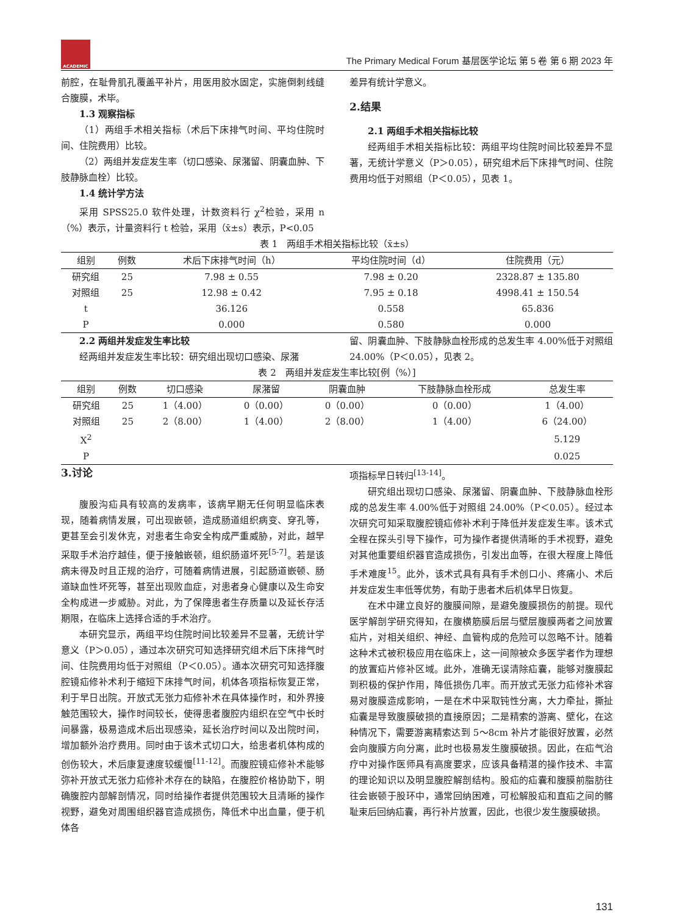ACADEMIC
The Primary Medical Forum 基层医学论坛 第 5 卷 第 6 期 2023 年
前腔，在耻骨肌孔覆盖平补片，用医用胶水固定，实施倒刺线缝合腹膜，术毕。
1.3 观察指标
（1）两组手术相关指标（术后下床排气时间、平均住院时间、住院费用）比较。
（2）两组并发症发生率（切口感染、尿潴留、阴囊血肿、下肢静脉血栓）比较。
1.4 统计学方法
采用 SPSS25.0 软件处理，计数资料行 χ<sup>2</sup>检验，采用 n（%）表示，计量资料行 t 检验，采用（x̄±s）表示，P<0.05
差异有统计学意义。
2.结果
2.1 两组手术相关指标比较
经两组手术相关指标比较：两组平均住院时间比较差异不显著，无统计学意义（P＞0.05），研究组术后下床排气时间、住院费用均低于对照组（P＜0.05），见表 1。
表 1　两组手术相关指标比较（x̄±s）
| 组别 | 例数 | 术后下床排气时间（h） | 平均住院时间（d） | 住院费用（元） |
| --- | --- | --- | --- | --- |
| 研究组 | 25 | 7.98 ± 0.55 | 7.98 ± 0.20 | 2328.87 ± 135.80 |
| 对照组 | 25 | 12.98 ± 0.42 | 7.95 ± 0.18 | 4998.41 ± 150.54 |
| t | | 36.126 | 0.558 | 65.836 |
| P | | 0.000 | 0.580 | 0.000 |
2.2 两组并发症发生率比较
经两组并发症发生率比较：研究组出现切口感染、尿潴
留、阴囊血肿、下肢静脉血栓形成的总发生率 4.00%低于对照组 24.00%（P＜0.05），见表 2。
表 2　两组并发症发生率比较[例（%）]
| 组别 | 例数 | 切口感染 | 尿潴留 | 阴囊血肿 | 下肢静脉血栓形成 | 总发生率 |
| --- | --- | --- | --- | --- | --- | --- |
| 研究组 | 25 | 1（4.00） | 0（0.00） | 0（0.00） | 0（0.00） | 1（4.00） |
| 对照组 | 25 | 2（8.00） | 1（4.00） | 2（8.00） | 1（4.00） | 6（24.00） |
| X<sup>2</sup> | | | | | | 5.129 |
| P | | | | | | 0.025 |
3.讨论
腹股沟疝具有较高的发病率，该病早期无任何明显临床表现，随着病情发展，可出现嵌顿，造成肠道组织病变、穿孔等，更甚至会引发休克，对患者生命安全构成严重威胁，对此，越早采取手术治疗越佳，便于接触嵌顿，组织肠道坏死<sup>[5-7]</sup>。若是该病未得及时且正规的治疗，可随着病情进展，引起肠道嵌顿、肠道缺血性坏死等，甚至出现败血症，对患者身心健康以及生命安全构成进一步威胁。对此，为了保障患者生存质量以及延长存活期限，在临床上选择合适的手术治疗。
本研究显示，两组平均住院时间比较差异不显著，无统计学意义（P＞0.05），通过本次研究可知选择研究组术后下床排气时间、住院费用均低于对照组（P＜0.05）。通本次研究可知选择腹腔镜疝修补术利于缩短下床排气时间，机体各项指标恢复正常，利于早日出院。开放式无张力疝修补术在具体操作时，和外界接触范围较大，操作时间较长，使得患者腹腔内组织在空气中长时间暴露，极易造成术后出现感染，延长治疗时间以及出院时间，增加额外治疗费用。同时由于该术式切口大，给患者机体构成的创伤较大，术后康复速度较缓慢<sup>[11-12]</sup>。而腹腔镜疝修补术能够弥补开放式无张力疝修补术存在的缺陷，在腹腔价格协助下，明确腹腔内部解剖情况，同时给操作者提供范围较大且清晰的操作视野，避免对周围组织器官造成损伤，降低术中出血量，便于机体各
项指标早日转归<sup>[13-14]</sup>。
研究组出现切口感染、尿潴留、阴囊血肿、下肢静脉血栓形成的总发生率 4.00%低于对照组 24.00%（P＜0.05）。经过本次研究可知采取腹腔镜疝修补术利于降低并发症发生率。该术式全程在探头引导下操作，可为操作者提供清晰的手术视野，避免对其他重要组织器官造成损伤，引发出血等，在很大程度上降低手术难度<sup>15</sup>。此外，该术式具有具有手术创口小、疼痛小、术后并发症发生率低等优势，有助于患者术后机体早日恢复。
在术中建立良好的腹膜间隙，是避免腹膜损伤的前提。现代医学解剖学研究得知，在腹横筋膜后层与壁层腹膜两者之间放置疝片，对相关组织、神经、血管构成的危险可以忽略不计。随着这种术式被积极应用在临床上，这一间隙被众多医学者作为理想的放置疝片修补区域。此外，准确无误清除疝囊，能够对腹膜起到积极的保护作用，降低损伤几率。而开放式无张力疝修补术容易对腹膜造成影响，一是在术中采取钝性分离，大力牵扯，撕扯疝囊是导致腹膜破损的直接原因；二是精索的游离、壁化，在这种情况下，需要游离精索达到 5～8cm 补片才能很好放置，必然会向腹膜方向分离，此时也极易发生腹膜破损。因此，在疝气治疗中对操作医师具有高度要求，应该具备精湛的操作技术、丰富的理论知识以及明显腹腔解剖结构。股疝的疝囊和腹膜前脂肪往往会嵌顿于股环中，通常回纳困难，可松解股疝和直疝之间的髂耻束后回纳疝囊，再行补片放置，因此，也很少发生腹膜破损。
131